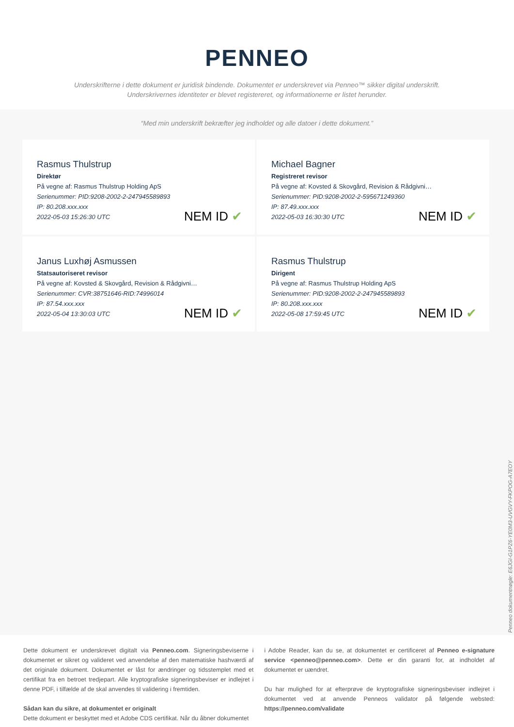PENNEO
Underskrifterne i dette dokument er juridisk bindende. Dokumentet er underskrevet via Penneo™ sikker digital underskrift.
Underskrivernes identiteter er blevet registereret, og informationerne er listet herunder.
“Med min underskrift bekræfter jeg indholdet og alle datoer i dette dokument.”
Rasmus Thulstrup
Direktør
På vegne af: Rasmus Thulstrup Holding ApS
Serienummer: PID:9208-2002-2-247945589893
IP: 80.208.xxx.xxx
2022-05-03 15:26:30 UTC
NEM ID ✔
Michael Bagner
Registreret revisor
På vegne af: Kovsted & Skovgård, Revision & Rådgivni…
Serienummer: PID:9208-2002-2-595671249360
IP: 87.49.xxx.xxx
2022-05-03 16:30:30 UTC
NEM ID ✔
Janus Luxhøj Asmussen
Statsautoriseret revisor
På vegne af: Kovsted & Skovgård, Revision & Rådgivni…
Serienummer: CVR:38751646-RID:74996014
IP: 87.54.xxx.xxx
2022-05-04 13:30:03 UTC
NEM ID ✔
Rasmus Thulstrup
Dirigent
På vegne af: Rasmus Thulstrup Holding ApS
Serienummer: PID:9208-2002-2-247945589893
IP: 80.208.xxx.xxx
2022-05-08 17:59:45 UTC
NEM ID ✔
Dette dokument er underskrevet digitalt via Penneo.com. Signeringsbeviserne i dokumentet er sikret og valideret ved anvendelse af den matematiske hashværdi af det originale dokument. Dokumentet er låst for ændringer og tidsstemplet med et certifikat fra en betroet tredjepart. Alle kryptografiske signeringsbeviser er indlejret i denne PDF, i tilfælde af de skal anvendes til validering i fremtiden.
Sådan kan du sikre, at dokumentet er originalt
Dette dokument er beskyttet med et Adobe CDS certifikat. Når du åbner dokumentet
i Adobe Reader, kan du se, at dokumentet er certificeret af Penneo e-signature service <penneo@penneo.com>. Dette er din garanti for, at indholdet af dokumentet er uændret.
Du har mulighed for at efterprøve de kryptografiske signeringsbeviser indlejret i dokumentet ved at anvende Penneos validator på følgende websted: https://penneo.com/validate
Penneo dokumentnøgle: E6JGI-G1PZ6-YE0M3-UVGVY-FKPOG-A7EOY